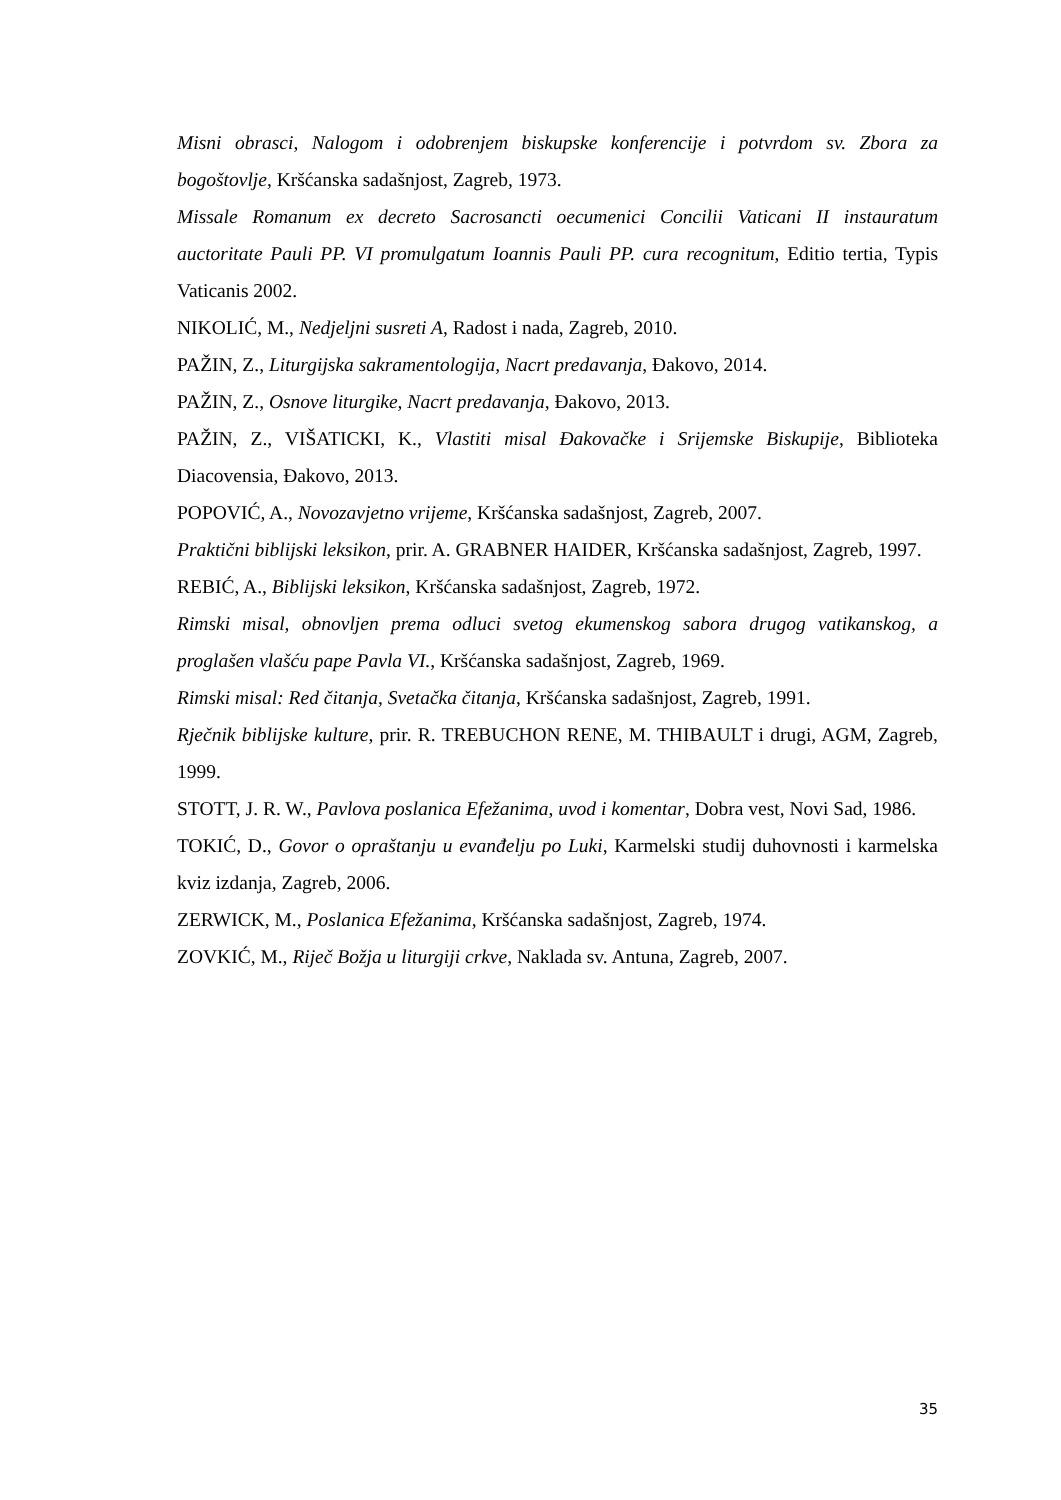Misni obrasci, Nalogom i odobrenjem biskupske konferencije i potvrdom sv. Zbora za bogoštovlje, Kršćanska sadašnjost, Zagreb, 1973.
Missale Romanum ex decreto Sacrosancti oecumenici Concilii Vaticani II instauratum auctoritate Pauli PP. VI promulgatum Ioannis Pauli PP. cura recognitum, Editio tertia, Typis Vaticanis 2002.
NIKOLIĆ, M., Nedjeljni susreti A, Radost i nada, Zagreb, 2010.
PAŽIN, Z., Liturgijska sakramentologija, Nacrt predavanja, Đakovo, 2014.
PAŽIN, Z., Osnove liturgike, Nacrt predavanja, Đakovo, 2013.
PAŽIN, Z., VIŠATICKI, K., Vlastiti misal Đakovačke i Srijemske Biskupije, Biblioteka Diacovensia, Đakovo, 2013.
POPOVIĆ, A., Novozavjetno vrijeme, Kršćanska sadašnjost, Zagreb, 2007.
Praktični biblijski leksikon, prir. A. GRABNER HAIDER, Kršćanska sadašnjost, Zagreb, 1997.
REBIĆ, A., Biblijski leksikon, Kršćanska sadašnjost, Zagreb, 1972.
Rimski misal, obnovljen prema odluci svetog ekumenskog sabora drugog vatikanskog, a proglašen vlašću pape Pavla VI., Kršćanska sadašnjost, Zagreb, 1969.
Rimski misal: Red čitanja, Svetačka čitanja, Kršćanska sadašnjost, Zagreb, 1991.
Rječnik biblijske kulture, prir. R. TREBUCHON RENE, M. THIBAULT i drugi, AGM, Zagreb, 1999.
STOTT, J. R. W., Pavlova poslanica Efežanima, uvod i komentar, Dobra vest, Novi Sad, 1986.
TOKIĆ, D., Govor o opraštanju u evanđelju po Luki, Karmelski studij duhovnosti i karmelska kviz izdanja, Zagreb, 2006.
ZERWICK, M., Poslanica Efežanima, Kršćanska sadašnjost, Zagreb, 1974.
ZOVKIĆ, M., Riječ Božja u liturgiji crkve, Naklada sv. Antuna, Zagreb, 2007.
35